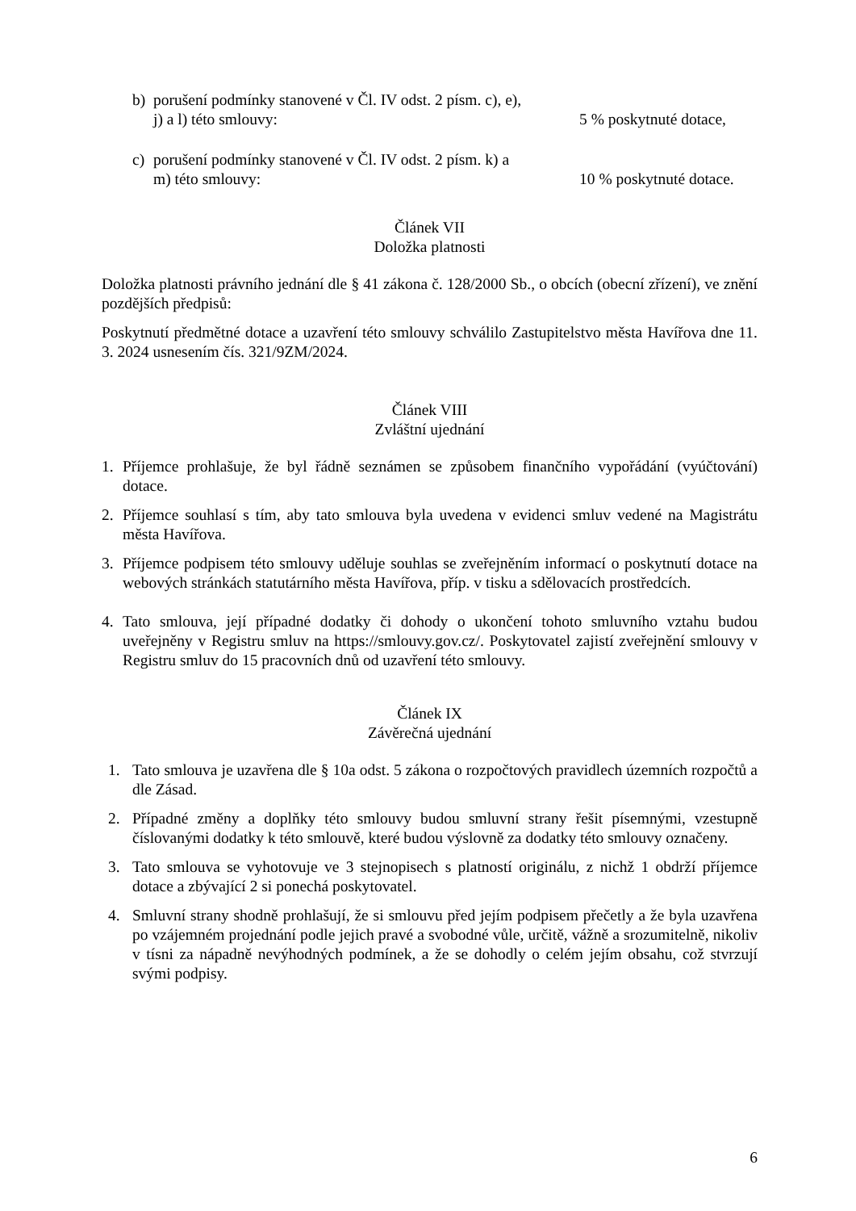b) porušení podmínky stanovené v Čl. IV odst. 2 písm. c), e), j) a l) této smlouvy:
5 % poskytnuté dotace,
c) porušení podmínky stanovené v Čl. IV odst. 2 písm. k) a m) této smlouvy:
10 % poskytnuté dotace.
Článek VII
Doložka platnosti
Doložka platnosti právního jednání dle § 41 zákona č. 128/2000 Sb., o obcích (obecní zřízení), ve znění pozdějších předpisů:
Poskytnutí předmětné dotace a uzavření této smlouvy schválilo Zastupitelstvo města Havířova dne 11. 3. 2024 usnesením čís. 321/9ZM/2024.
Článek VIII
Zvláštní ujednání
1. Příjemce prohlašuje, že byl řádně seznámen se způsobem finančního vypořádání (vyúčtování) dotace.
2. Příjemce souhlasí s tím, aby tato smlouva byla uvedena v evidenci smluv vedené na Magistrátu města Havířova.
3. Příjemce podpisem této smlouvy uděluje souhlas se zveřejněním informací o poskytnutí dotace na webových stránkách statutárního města Havířova, příp. v tisku a sdělovacích prostředcích.
4. Tato smlouva, její případné dodatky či dohody o ukončení tohoto smluvního vztahu budou uveřejněny v Registru smluv na https://smlouvy.gov.cz/. Poskytovatel zajistí zveřejnění smlouvy v Registru smluv do 15 pracovních dnů od uzavření této smlouvy.
Článek IX
Závěrečná ujednání
1. Tato smlouva je uzavřena dle § 10a odst. 5 zákona o rozpočtových pravidlech územních rozpočtů a dle Zásad.
2. Případné změny a doplňky této smlouvy budou smluvní strany řešit písemnými, vzestupně číslovanými dodatky k této smlouvě, které budou výslovně za dodatky této smlouvy označeny.
3. Tato smlouva se vyhotovuje ve 3 stejnopisech s platností originálu, z nichž 1 obdrží příjemce dotace a zbývající 2 si ponechá poskytovatel.
4. Smluvní strany shodně prohlašují, že si smlouvu před jejím podpisem přečetly a že byla uzavřena po vzájemném projednání podle jejich pravé a svobodné vůle, určitě, vážně a srozumitelně, nikoliv v tísni za nápadně nevýhodných podmínek, a že se dohodly o celém jejím obsahu, což stvrzují svými podpisy.
6